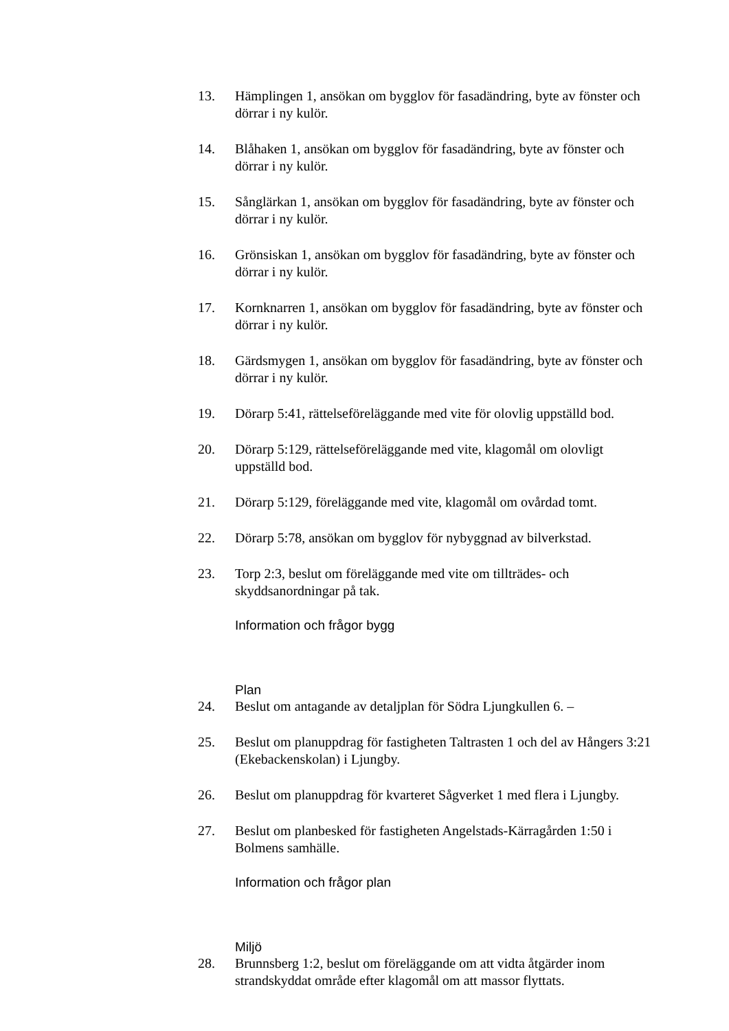13. Hämplingen 1, ansökan om bygglov för fasadändring, byte av fönster och dörrar i ny kulör.
14. Blåhaken 1, ansökan om bygglov för fasadändring, byte av fönster och dörrar i ny kulör.
15. Sånglärkan 1, ansökan om bygglov för fasadändring, byte av fönster och dörrar i ny kulör.
16. Grönsiskan 1, ansökan om bygglov för fasadändring, byte av fönster och dörrar i ny kulör.
17. Kornknarren 1, ansökan om bygglov för fasadändring, byte av fönster och dörrar i ny kulör.
18. Gärdsmygen 1, ansökan om bygglov för fasadändring, byte av fönster och dörrar i ny kulör.
19. Dörarp 5:41, rättelseföreläggande med vite för olovlig uppställd bod.
20. Dörarp 5:129, rättelseföreläggande med vite, klagomål om olovligt uppställd bod.
21. Dörarp 5:129, föreläggande med vite, klagomål om ovårdad tomt.
22. Dörarp 5:78, ansökan om bygglov för nybyggnad av bilverkstad.
23. Torp 2:3, beslut om föreläggande med vite om tillträdes- och skyddsanordningar på tak.
Information och frågor bygg
Plan
24. Beslut om antagande av detaljplan för Södra Ljungkullen 6. –
25. Beslut om planuppdrag för fastigheten Taltrasten 1 och del av Hångers 3:21 (Ekebackenskolan) i Ljungby.
26. Beslut om planuppdrag för kvarteret Sågverket 1 med flera i Ljungby.
27. Beslut om planbesked för fastigheten Angelstads-Kärragården 1:50 i Bolmens samhälle.
Information och frågor plan
Miljö
28. Brunnsberg 1:2, beslut om föreläggande om att vidta åtgärder inom strandskyddat område efter klagomål om att massor flyttats.